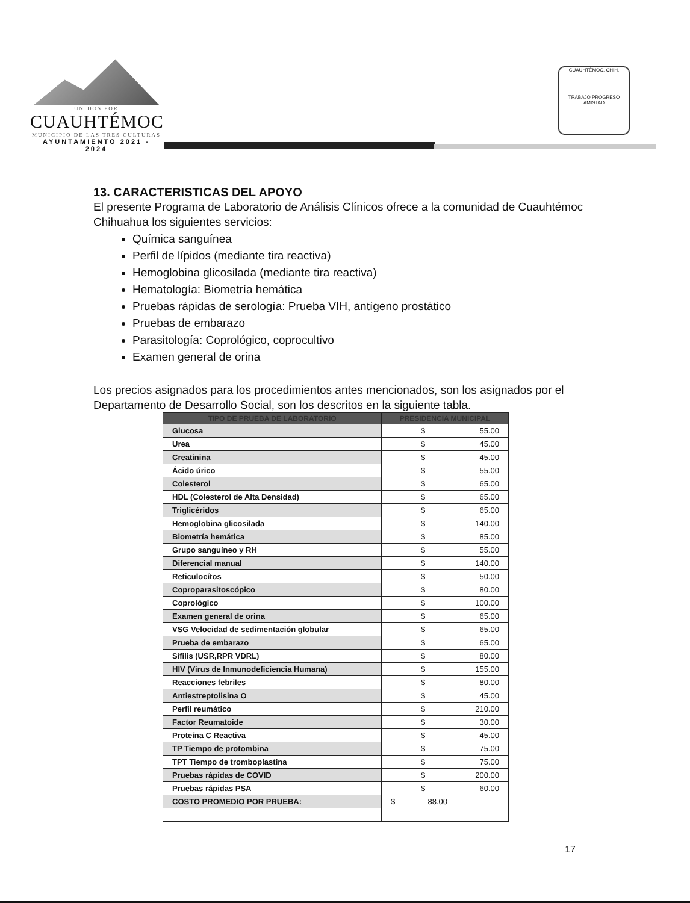UNIDOS POR
CUAUHTÉMOC
MUNICIPIO DE LAS TRES CULTURAS
AYUNTAMIENTO 2021 - 2024
CUAUHTÉMOC, CHIH.
TRABAJO PROGRESO AMISTAD
13. CARACTERISTICAS DEL APOYO
El presente Programa de Laboratorio de Análisis Clínicos ofrece a la comunidad de Cuauhtémoc Chihuahua los siguientes servicios:
Química sanguínea
Perfil de lípidos (mediante tira reactiva)
Hemoglobina glicosilada (mediante tira reactiva)
Hematología: Biometría hemática
Pruebas rápidas de serología: Prueba VIH, antígeno prostático
Pruebas de embarazo
Parasitología: Coprológico, coprocultivo
Examen general de orina
Los precios asignados para los procedimientos antes mencionados, son los asignados por el Departamento de Desarrollo Social, son los descritos en la siguiente tabla.
| TIPO DE PRUEBA DE LABORATORIO | PRESIDENCIA MUNICIPAL |
| --- | --- |
| Glucosa | $ 55.00 |
| Urea | $ 45.00 |
| Creatinina | $ 45.00 |
| Ácido úrico | $ 55.00 |
| Colesterol | $ 65.00 |
| HDL (Colesterol de Alta Densidad) | $ 65.00 |
| Triglicéridos | $ 65.00 |
| Hemoglobina glicosilada | $ 140.00 |
| Biometría hemática | $ 85.00 |
| Grupo sanguíneo y RH | $ 55.00 |
| Diferencial manual | $ 140.00 |
| Reticulocítos | $ 50.00 |
| Coproparasitoscópico | $ 80.00 |
| Coprológico | $ 100.00 |
| Examen general de orina | $ 65.00 |
| VSG Velocidad de sedimentación globular | $ 65.00 |
| Prueba de embarazo | $ 65.00 |
| Sífilis (USR,RPR VDRL) | $ 80.00 |
| HIV (Virus de Inmunodeficiencia Humana) | $ 155.00 |
| Reacciones febriles | $ 80.00 |
| Antiestreptolisina O | $ 45.00 |
| Perfil reumático | $ 210.00 |
| Factor Reumatoide | $ 30.00 |
| Proteína C Reactiva | $ 45.00 |
| TP Tiempo de protombina | $ 75.00 |
| TPT Tiempo de tromboplastina | $ 75.00 |
| Pruebas rápidas de COVID | $ 200.00 |
| Pruebas rápidas PSA | $ 60.00 |
| COSTO PROMEDIO POR PRUEBA: | $ 88.00 |
17